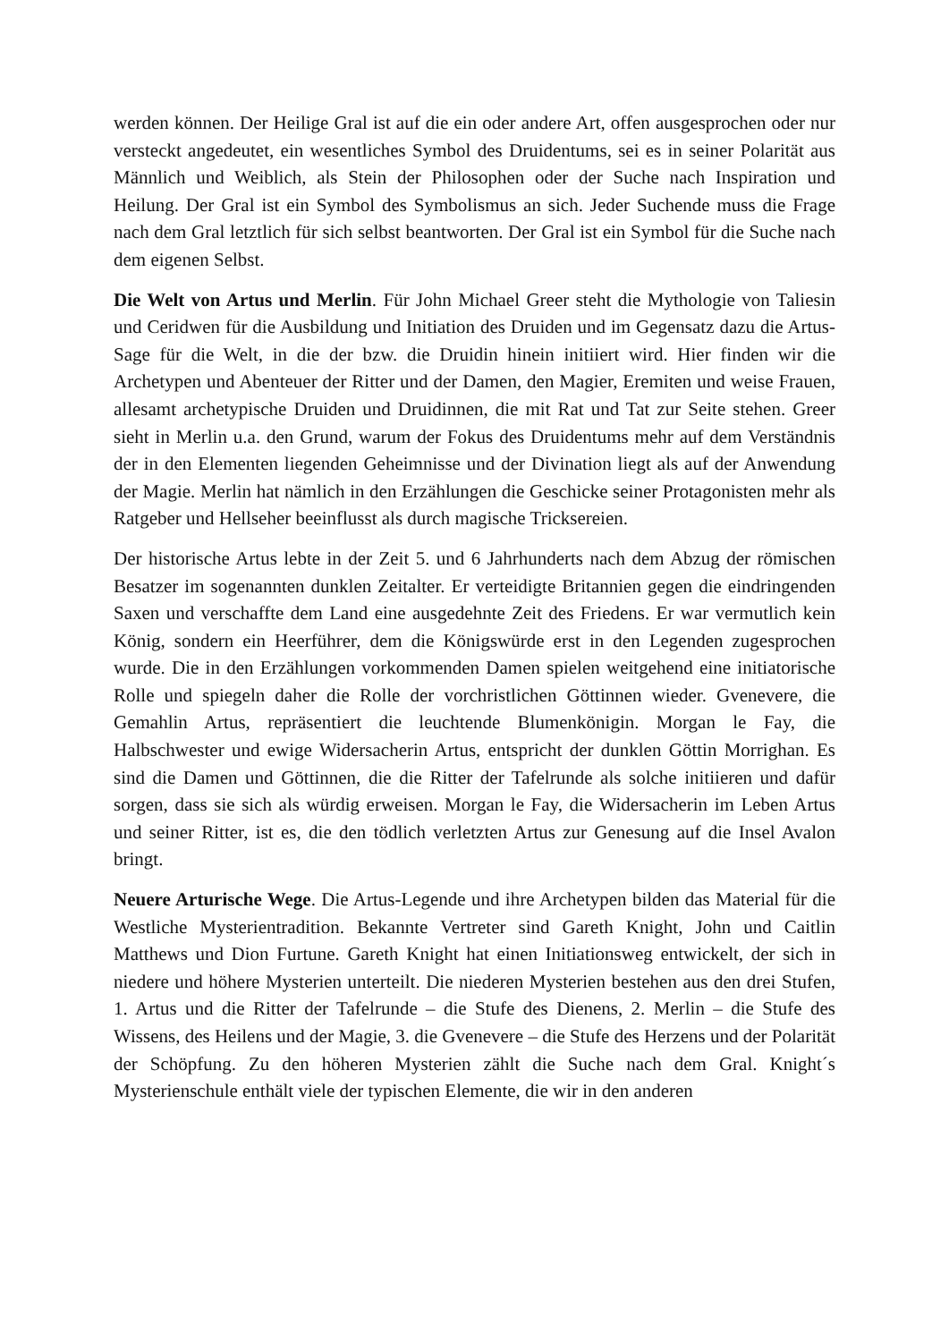werden können. Der Heilige Gral ist auf die ein oder andere Art, offen ausgesprochen oder nur versteckt angedeutet, ein wesentliches Symbol des Druidentums, sei es in seiner Polarität aus Männlich und Weiblich, als Stein der Philosophen oder der Suche nach Inspiration und Heilung. Der Gral ist ein Symbol des Symbolismus an sich. Jeder Suchende muss die Frage nach dem Gral letztlich für sich selbst beantworten. Der Gral ist ein Symbol für die Suche nach dem eigenen Selbst.
Die Welt von Artus und Merlin. Für John Michael Greer steht die Mythologie von Taliesin und Ceridwen für die Ausbildung und Initiation des Druiden und im Gegensatz dazu die Artus-Sage für die Welt, in die der bzw. die Druidin hinein initiiert wird. Hier finden wir die Archetypen und Abenteuer der Ritter und der Damen, den Magier, Eremiten und weise Frauen, allesamt archetypische Druiden und Druidinnen, die mit Rat und Tat zur Seite stehen. Greer sieht in Merlin u.a. den Grund, warum der Fokus des Druidentums mehr auf dem Verständnis der in den Elementen liegenden Geheimnisse und der Divination liegt als auf der Anwendung der Magie. Merlin hat nämlich in den Erzählungen die Geschicke seiner Protagonisten mehr als Ratgeber und Hellseher beeinflusst als durch magische Trickserei­en.
Der historische Artus lebte in der Zeit 5. und 6 Jahrhunderts nach dem Abzug der römischen Besatzer im sogenannten dunklen Zeitalter. Er verteidigte Britannien gegen die eindringenden Saxen und verschaffte dem Land eine ausgedehnte Zeit des Friedens. Er war vermutlich kein König, sondern ein Heerführer, dem die Königswürde erst in den Legenden zugesprochen wurde. Die in den Erzählungen vorkommenden Damen spielen weitgehend eine initiatorische Rolle und spiegeln daher die Rolle der vorchristlichen Göttinnen wieder. Gvenevere, die Gemahlin Artus, repräsentiert die leuchtende Blumenkönigin. Morgan le Fay, die Halbschwester und ewige Widersacherin Artus, entspricht der dunklen Göttin Morrighan. Es sind die Damen und Göttinnen, die die Ritter der Tafelrunde als solche initiieren und dafür sorgen, dass sie sich als würdig erweisen. Morgan le Fay, die Widersacherin im Leben Artus und seiner Ritter, ist es, die den tödlich verletzten Artus zur Genesung auf die Insel Avalon bringt.
Neuere Arturische Wege. Die Artus-Legende und ihre Archetypen bilden das Material für die Westliche Mysterientradition. Bekannte Vertreter sind Gareth Knight, John und Caitlin Matthews und Dion Furtune. Gareth Knight hat einen Initiationsweg entwickelt, der sich in niedere und höhere Mysterien unterteilt. Die niederen Mysterien bestehen aus den drei Stufen, 1. Artus und die Ritter der Tafelrunde – die Stufe des Dienens, 2. Merlin – die Stufe des Wissens, des Heilens und der Magie, 3. die Gvenevere – die Stufe des Herzens und der Polarität der Schöpfung. Zu den höheren Mysterien zählt die Suche nach dem Gral. Knight´s Mysterienschule enthält viele der typischen Elemente, die wir in den anderen